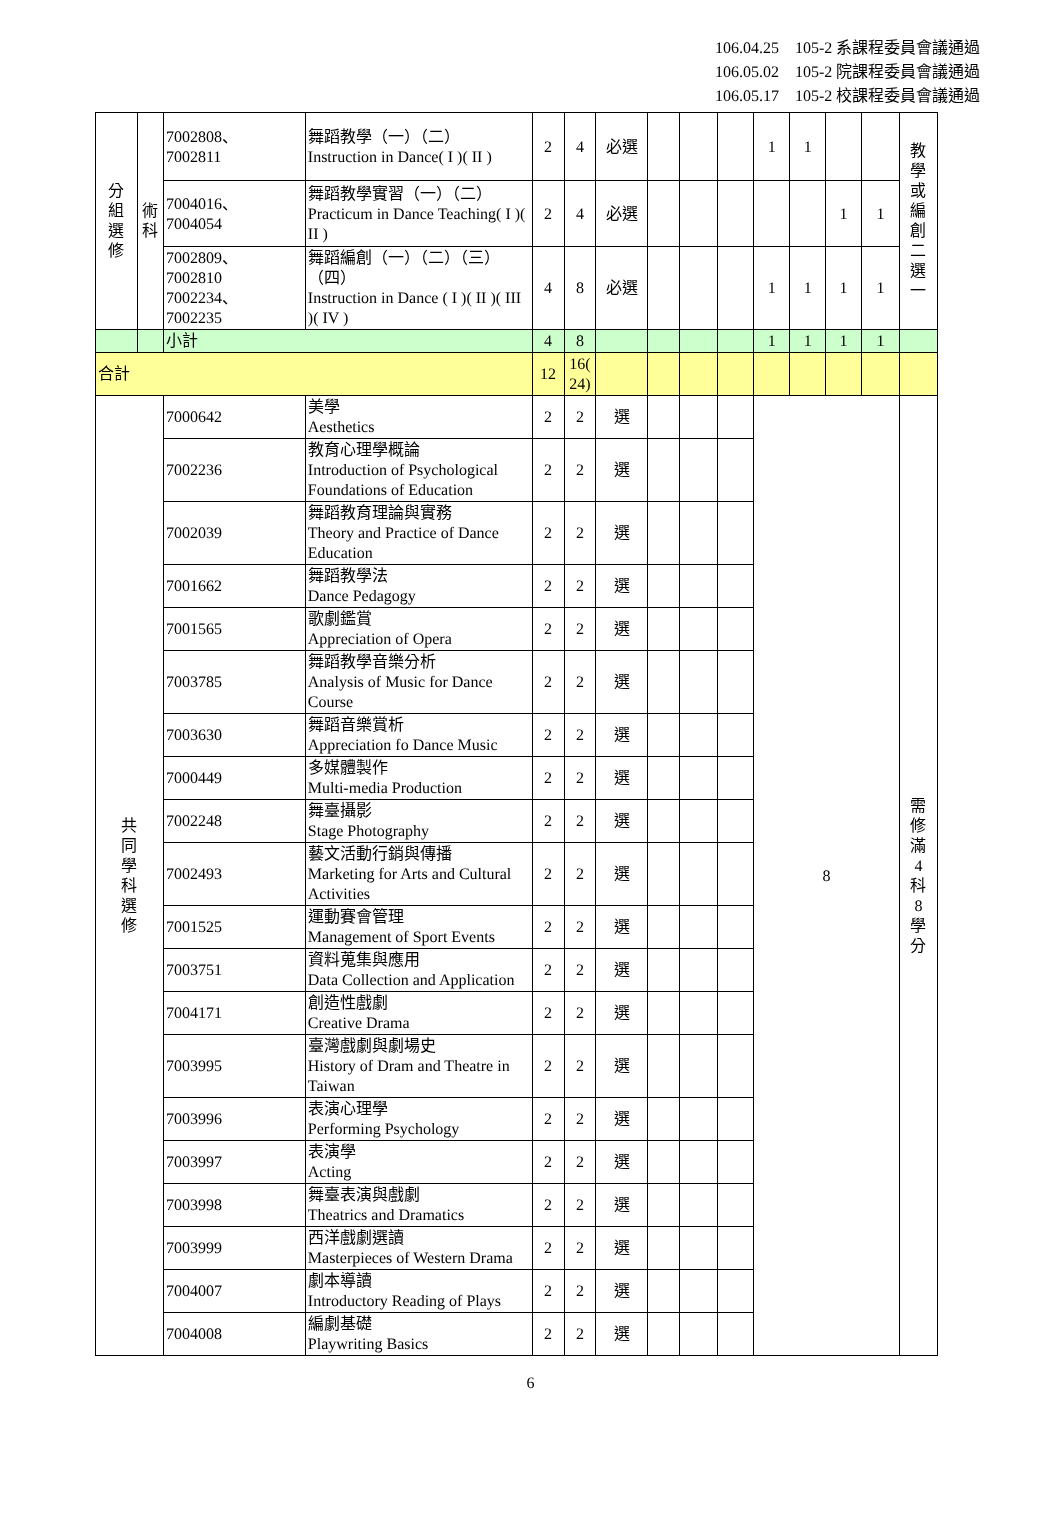106.04.25　105-2 系課程委員會議通過
106.05.02　105-2 院課程委員會議通過
106.05.17　105-2 校課程委員會議通過
| 分 組 選 修 | 術 科 | 7002808、 7002811 | 舞蹈教學（一）（二） Instruction in Dance( I )( II ) | 2 | 4 | 必選 | | | | 1 | 1 | | | 教 學 或 編 創 二 選 一 |
| | | 7004016、 7004054 | 舞蹈教學實習（一）（二） Practicum in Dance Teaching( I )( II ) | 2 | 4 | 必選 | | | | | | 1 | 1 | |
| | | 7002809、 7002810 7002234、 7002235 | 舞蹈編創（一）（二）（三）（四） Instruction in Dance ( I )( II )( III )( IV ) | 4 | 8 | 必選 | | | | 1 | 1 | 1 | 1 | |
| | | 小計 | | 4 | 8 | | | | | 1 | 1 | 1 | 1 | |
| 合計 | | | | 12 | 16( 24) | | | | | | | | | |
| 共 同 學 科 選 修 | | 7000642 | 美學 Aesthetics | 2 | 2 | 選 | | | | 8 | | | | 需 修 滿 4 科 8 學 分 |
| | | 7002236 | 教育心理學概論 Introduction of Psychological Foundations of Education | 2 | 2 | 選 | | | | | | | | |
| | | 7002039 | 舞蹈教育理論與實務 Theory and Practice of Dance Education | 2 | 2 | 選 | | | | | | | | |
| | | 7001662 | 舞蹈教學法 Dance Pedagogy | 2 | 2 | 選 | | | | | | | | |
| | | 7001565 | 歌劇鑑賞 Appreciation of Opera | 2 | 2 | 選 | | | | | | | | |
| | | 7003785 | 舞蹈教學音樂分析 Analysis of Music for Dance Course | 2 | 2 | 選 | | | | | | | | |
| | | 7003630 | 舞蹈音樂賞析 Appreciation fo Dance Music | 2 | 2 | 選 | | | | | | | | |
| | | 7000449 | 多媒體製作 Multi-media Production | 2 | 2 | 選 | | | | | | | | |
| | | 7002248 | 舞臺攝影 Stage Photography | 2 | 2 | 選 | | | | | | | | |
| | | 7002493 | 藝文活動行銷與傳播 Marketing for Arts and Cultural Activities | 2 | 2 | 選 | | | | | | | | |
| | | 7001525 | 運動賽會管理 Management of Sport Events | 2 | 2 | 選 | | | | | | | | |
| | | 7003751 | 資料蒐集與應用 Data Collection and Application | 2 | 2 | 選 | | | | | | | | |
| | | 7004171 | 創造性戲劇 Creative Drama | 2 | 2 | 選 | | | | | | | | |
| | | 7003995 | 臺灣戲劇與劇場史 History of Dram and Theatre in Taiwan | 2 | 2 | 選 | | | | | | | | |
| | | 7003996 | 表演心理學 Performing Psychology | 2 | 2 | 選 | | | | | | | | |
| | | 7003997 | 表演學 Acting | 2 | 2 | 選 | | | | | | | | |
| | | 7003998 | 舞臺表演與戲劇 Theatrics and Dramatics | 2 | 2 | 選 | | | | | | | | |
| | | 7003999 | 西洋戲劇選讀 Masterpieces of Western Drama | 2 | 2 | 選 | | | | | | | | |
| | | 7004007 | 劇本導讀 Introductory Reading of Plays | 2 | 2 | 選 | | | | | | | | |
| | | 7004008 | 編劇基礎 Playwriting Basics | 2 | 2 | 選 | | | | | | | | |
6